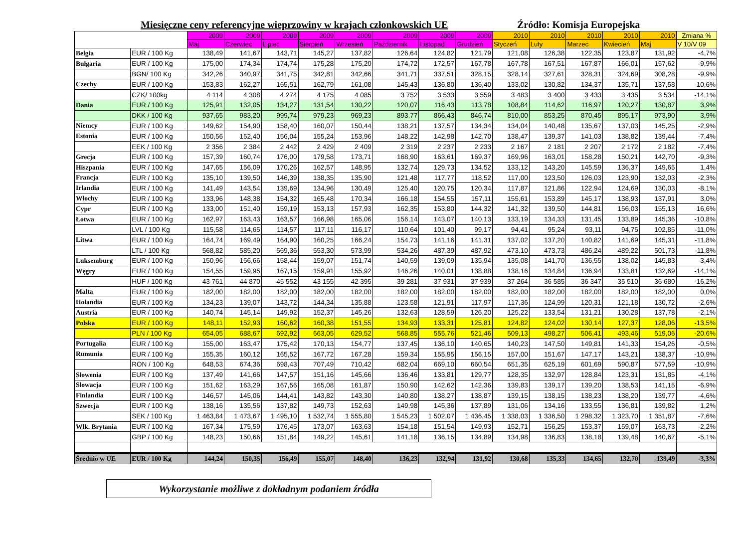Miesięczne ceny referencyjne wieprzowiny w krajach członkowskich UE Źródło: Komisja Europejska
| | | 2009 | 2009 | 2009 | 2009 | 2009 | 2009 | 2009 | 2009 | 2010 | 2010 | 2010 | 2010 | 2010 | Zmiana % |
| --- | --- | --- | --- | --- | --- | --- | --- | --- | --- | --- | --- | --- | --- | --- | --- |
| | | Maj | Czerwiec | Lipiec | Sierpień | Wrzesień | Październik | Listopad | Grudzień | Styczeń | Luty | Marzec | Kwiecień | Maj | V 10/V 09 |
| Belgia | EUR / 100 Kg | 138,49 | 141,67 | 143,71 | 145,27 | 137,82 | 126,64 | 124,82 | 121,79 | 121,08 | 126,38 | 122,35 | 123,87 | 131,92 | -4,7% |
| Bułgaria | EUR / 100 Kg | 175,00 | 174,34 | 174,74 | 175,28 | 175,20 | 174,72 | 172,57 | 167,78 | 167,78 | 167,51 | 167,87 | 166,01 | 157,62 | -9,9% |
| | BGN/ 100 Kg | 342,26 | 340,97 | 341,75 | 342,81 | 342,66 | 341,71 | 337,51 | 328,15 | 328,14 | 327,61 | 328,31 | 324,69 | 308,28 | -9,9% |
| Czechy | EUR / 100 Kg | 153,83 | 162,27 | 165,51 | 162,79 | 161,08 | 145,43 | 136,80 | 136,40 | 133,02 | 130,82 | 134,37 | 135,71 | 137,58 | -10,6% |
| | CZK/ 100kg | 4 114 | 4 308 | 4 274 | 4 175 | 4 085 | 3 752 | 3 533 | 3 559 | 3 483 | 3 400 | 3 433 | 3 435 | 3 534 | -14,1% |
| Dania | EUR / 100 Kg | 125,91 | 132,05 | 134,27 | 131,54 | 130,22 | 120,07 | 116,43 | 113,78 | 108,84 | 114,62 | 116,97 | 120,27 | 130,87 | 3,9% |
| | DKK / 100 Kg | 937,65 | 983,20 | 999,74 | 979,23 | 969,23 | 893,77 | 866,43 | 846,74 | 810,00 | 853,25 | 870,45 | 895,17 | 973,90 | 3,9% |
| Niemcy | EUR / 100 Kg | 149,62 | 154,90 | 158,40 | 160,07 | 150,44 | 138,21 | 137,57 | 134,34 | 134,04 | 140,48 | 135,67 | 137,03 | 145,25 | -2,9% |
| Estonia | EUR / 100 Kg | 150,56 | 152,40 | 156,04 | 155,24 | 153,96 | 148,22 | 142,98 | 142,70 | 138,47 | 139,37 | 141,03 | 138,82 | 139,44 | -7,4% |
| | EEK / 100 Kg | 2 356 | 2 384 | 2 442 | 2 429 | 2 409 | 2 319 | 2 237 | 2 233 | 2 167 | 2 181 | 2 207 | 2 172 | 2 182 | -7,4% |
| Grecja | EUR / 100 Kg | 157,39 | 160,74 | 176,00 | 179,58 | 173,71 | 168,90 | 163,61 | 169,37 | 169,96 | 163,01 | 158,28 | 150,21 | 142,70 | -9,3% |
| Hiszpania | EUR / 100 Kg | 147,65 | 156,09 | 170,26 | 162,57 | 148,95 | 132,74 | 129,73 | 134,52 | 133,12 | 143,20 | 145,59 | 136,37 | 149,65 | 1,4% |
| Francja | EUR / 100 Kg | 135,10 | 139,50 | 146,39 | 138,35 | 135,90 | 121,48 | 117,77 | 118,52 | 117,00 | 123,50 | 126,03 | 123,90 | 132,03 | -2,3% |
| Irlandia | EUR / 100 Kg | 141,49 | 143,54 | 139,69 | 134,96 | 130,49 | 125,40 | 120,75 | 120,34 | 117,87 | 121,86 | 122,94 | 124,69 | 130,03 | -8,1% |
| Włochy | EUR / 100 Kg | 133,96 | 148,38 | 154,32 | 165,48 | 170,34 | 166,18 | 154,55 | 157,11 | 155,61 | 153,89 | 145,17 | 138,93 | 137,91 | 3,0% |
| Cypr | EUR / 100 Kg | 133,00 | 151,40 | 159,19 | 153,13 | 157,93 | 162,35 | 153,80 | 144,32 | 141,32 | 139,50 | 144,81 | 156,03 | 155,13 | 16,6% |
| Łotwa | EUR / 100 Kg | 162,97 | 163,43 | 163,57 | 166,98 | 165,06 | 156,14 | 143,07 | 140,13 | 133,19 | 134,33 | 131,45 | 133,89 | 145,36 | -10,8% |
| | LVL / 100 Kg | 115,58 | 114,65 | 114,57 | 117,11 | 116,17 | 110,64 | 101,40 | 99,17 | 94,41 | 95,24 | 93,11 | 94,75 | 102,85 | -11,0% |
| Litwa | EUR / 100 Kg | 164,74 | 169,49 | 164,90 | 160,25 | 166,24 | 154,73 | 141,16 | 141,31 | 137,02 | 137,20 | 140,82 | 141,69 | 145,31 | -11,8% |
| | LTL / 100 Kg | 568,82 | 585,20 | 569,36 | 553,30 | 573,99 | 534,26 | 487,39 | 487,92 | 473,10 | 473,73 | 486,24 | 489,22 | 501,73 | -11,8% |
| Luksemburg | EUR / 100 Kg | 150,96 | 156,66 | 158,44 | 159,07 | 151,74 | 140,59 | 139,09 | 135,94 | 135,08 | 141,70 | 136,55 | 138,02 | 145,83 | -3,4% |
| Węgry | EUR / 100 Kg | 154,55 | 159,95 | 167,15 | 159,91 | 155,92 | 146,26 | 140,01 | 138,88 | 138,16 | 134,84 | 136,94 | 133,81 | 132,69 | -14,1% |
| | HUF / 100 Kg | 43 761 | 44 870 | 45 552 | 43 155 | 42 395 | 39 281 | 37 931 | 37 939 | 37 264 | 36 585 | 36 347 | 35 510 | 36 680 | -16,2% |
| Malta | EUR / 100 Kg | 182,00 | 182,00 | 182,00 | 182,00 | 182,00 | 182,00 | 182,00 | 182,00 | 182,00 | 182,00 | 182,00 | 182,00 | 182,00 | 0,0% |
| Holandia | EUR / 100 Kg | 134,23 | 139,07 | 143,72 | 144,34 | 135,88 | 123,58 | 121,91 | 117,97 | 117,36 | 124,99 | 120,31 | 121,18 | 130,72 | -2,6% |
| Austria | EUR / 100 Kg | 140,74 | 145,14 | 149,92 | 152,37 | 145,26 | 132,63 | 128,59 | 126,20 | 125,22 | 133,54 | 131,21 | 130,28 | 137,78 | -2,1% |
| Polska | EUR / 100 Kg | 148,11 | 152,93 | 160,62 | 160,38 | 151,55 | 134,93 | 133,31 | 125,81 | 124,82 | 124,02 | 130,14 | 127,37 | 128,06 | -13,5% |
| | PLN / 100 Kg | 654,05 | 688,67 | 692,92 | 663,05 | 629,52 | 568,85 | 555,76 | 521,46 | 509,13 | 498,27 | 506,41 | 493,46 | 519,06 | -20,6% |
| Portugalia | EUR / 100 Kg | 155,00 | 163,47 | 175,42 | 170,13 | 154,77 | 137,45 | 136,10 | 140,65 | 140,23 | 147,50 | 149,81 | 141,33 | 154,26 | -0,5% |
| Rumunia | EUR / 100 Kg | 155,35 | 160,12 | 165,52 | 167,72 | 167,28 | 159,34 | 155,95 | 156,15 | 157,00 | 151,67 | 147,17 | 143,21 | 138,37 | -10,9% |
| | RON / 100 Kg | 648,53 | 674,36 | 698,43 | 707,49 | 710,42 | 682,04 | 669,10 | 660,54 | 651,35 | 625,19 | 601,69 | 590,87 | 577,59 | -10,9% |
| Słowenia | EUR / 100 Kg | 137,49 | 141,66 | 147,57 | 151,16 | 145,66 | 136,46 | 133,81 | 129,77 | 128,35 | 132,97 | 128,84 | 123,31 | 131,85 | -4,1% |
| Słowacja | EUR / 100 Kg | 151,62 | 163,29 | 167,56 | 165,08 | 161,87 | 150,90 | 142,62 | 142,36 | 139,83 | 139,17 | 139,20 | 138,53 | 141,15 | -6,9% |
| Finlandia | EUR / 100 Kg | 146,57 | 145,06 | 144,41 | 143,82 | 143,30 | 140,80 | 138,27 | 138,87 | 139,15 | 138,15 | 138,23 | 138,20 | 139,77 | -4,6% |
| Szwecja | EUR / 100 Kg | 138,16 | 135,56 | 137,82 | 149,73 | 152,63 | 149,98 | 145,36 | 137,89 | 131,06 | 134,16 | 133,55 | 136,81 | 139,82 | 1,2% |
| | SEK / 100 Kg | 1 463,84 | 1 473,67 | 1 495,10 | 1 532,74 | 1 555,80 | 1 545,23 | 1 502,07 | 1 436,45 | 1 338,03 | 1 336,50 | 1 298,32 | 1 323,70 | 1 351,87 | -7,6% |
| Wlk. Brytania | EUR / 100 Kg | 167,34 | 175,59 | 176,45 | 173,07 | 163,63 | 154,18 | 151,54 | 149,93 | 152,71 | 156,25 | 153,37 | 159,07 | 163,73 | -2,2% |
| | GBP / 100 Kg | 148,23 | 150,66 | 151,84 | 149,22 | 145,61 | 141,18 | 136,15 | 134,89 | 134,98 | 136,83 | 138,18 | 139,48 | 140,67 | -5,1% |
| Średnio w UE | EUR / 100 Kg | 144,24 | 150,35 | 156,49 | 155,07 | 148,40 | 136,23 | 132,94 | 131,92 | 130,68 | 135,33 | 134,65 | 132,70 | 139,49 | -3,3% |
Wykorzystanie możliwe z dokładnym podaniem źródła